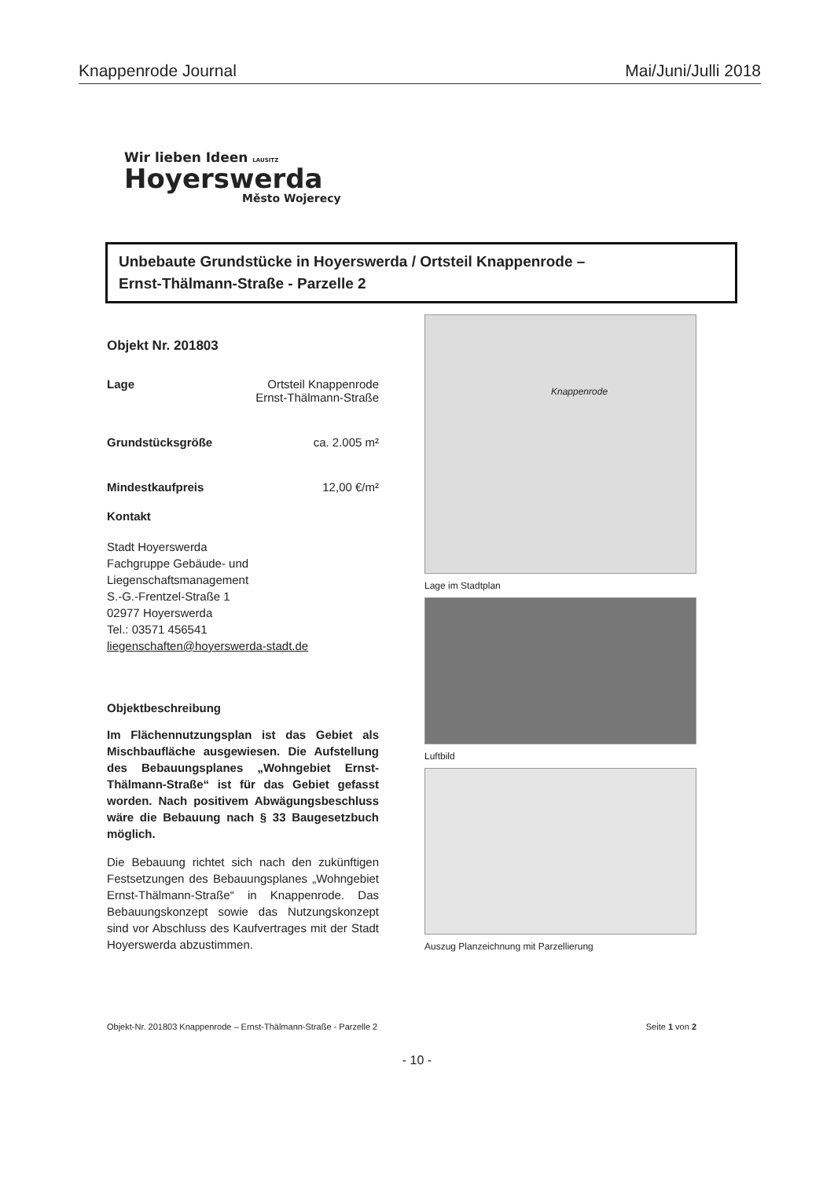Knappenrode Journal Mai/Juni/Julli 2018
Wir lieben Ideen LAUSITZ
Hoyerswerda
Město Wojerecy
Unbebaute Grundstücke in Hoyerswerda / Ortsteil Knappenrode –
Ernst-Thälmann-Straße - Parzelle 2
Objekt Nr. 201803
Lage Ortsteil Knappenrode
Ernst-Thälmann-Straße
Grundstücksgröße ca. 2.005 m²
Mindestkaufpreis 12,00 €/m²
Kontakt
Stadt Hoyerswerda
Fachgruppe Gebäude- und
Liegenschaftsmanagement
S.-G.-Frentzel-Straße 1
02977 Hoyerswerda
Tel.: 03571 456541
liegenschaften@hoyerswerda-stadt.de
Objektbeschreibung
Im Flächennutzungsplan ist das Gebiet als Mischbaufläche ausgewiesen. Die Aufstellung des Bebauungsplanes „Wohngebiet Ernst-Thälmann-Straße“ ist für das Gebiet gefasst worden. Nach positivem Abwägungsbeschluss wäre die Bebauung nach § 33 Baugesetzbuch möglich.
Die Bebauung richtet sich nach den zukünftigen Festsetzungen des Bebauungsplanes „Wohngebiet Ernst-Thälmann-Straße“ in Knappenrode. Das Bebauungskonzept sowie das Nutzungskonzept sind vor Abschluss des Kaufvertrages mit der Stadt Hoyerswerda abzustimmen.
Knappenrode
Lage im Stadtplan
Luftbild
Auszug Planzeichnung mit Parzellierung
Objekt-Nr. 201803 Knappenrode – Ernst-Thälmann-Straße - Parzelle 2 Seite 1 von 2
- 10 -